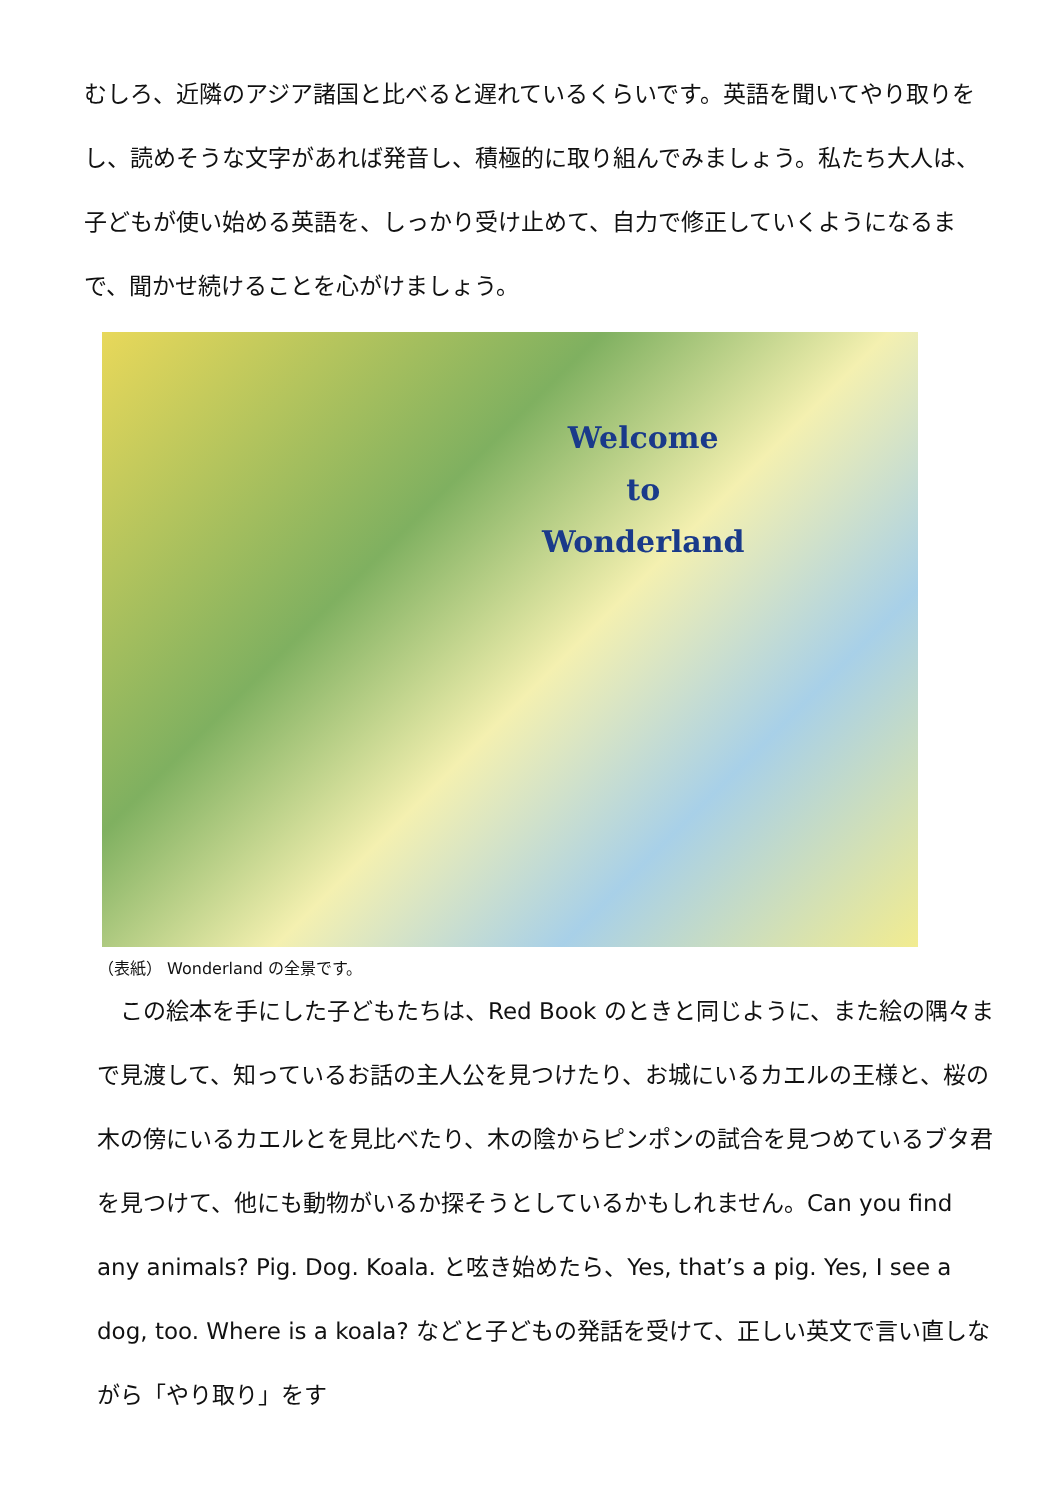むしろ、近隣のアジア諸国と比べると遅れているくらいです。英語を聞いてやり取りをし、読めそうな文字があれば発音し、積極的に取り組んでみましょう。私たち大人は、子どもが使い始める英語を、しっかり受け止めて、自力で修正していくようになるまで、聞かせ続けることを心がけましょう。
Welcome
to
Wonderland
（表紙） Wonderland の全景です。
　この絵本を手にした子どもたちは、Red Book のときと同じように、また絵の隅々まで見渡して、知っているお話の主人公を見つけたり、お城にいるカエルの王様と、桜の木の傍にいるカエルとを見比べたり、木の陰からピンポンの試合を見つめているブタ君を見つけて、他にも動物がいるか探そうとしているかもしれません。Can you find any animals? Pig. Dog. Koala. と呟き始めたら、Yes, that’s a pig. Yes, I see a dog, too. Where is a koala? などと子どもの発話を受けて、正しい英文で言い直しながら「やり取り」をす